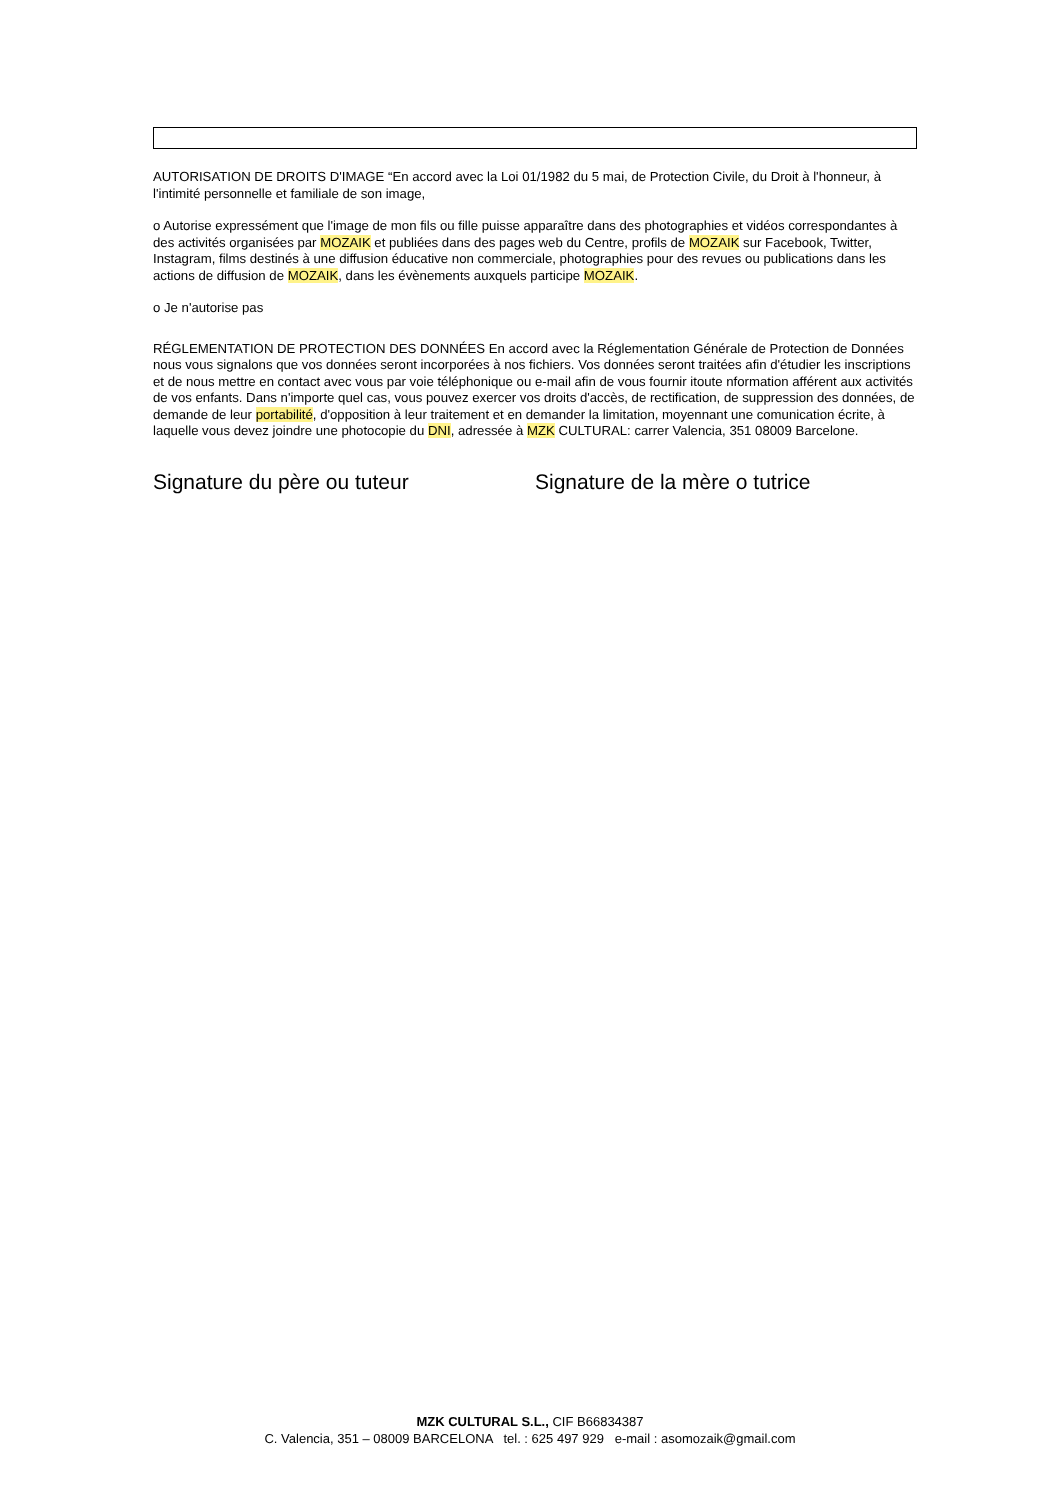AUTORISATION DE DROITS D'IMAGE “En accord avec la Loi 01/1982 du 5 mai, de Protection Civile, du Droit à l'honneur, à l'intimité personnelle et familiale de son image,
o Autorise expressément que l'image de mon fils ou fille puisse apparaître dans des photographies et vidéos correspondantes à des activités organisées par MOZAIK et publiées dans des pages web du Centre, profils de MOZAIK sur Facebook, Twitter, Instagram, films destinés à une diffusion éducative non commerciale, photographies pour des revues ou publications dans les actions de diffusion de MOZAIK, dans les évènements auxquels participe MOZAIK.
o Je n'autorise pas
RÉGLEMENTATION DE PROTECTION DES DONNÉES En accord avec la Réglementation Générale de Protection de Données nous vous signalons que vos données seront incorporées à nos fichiers. Vos données seront traitées afin d'étudier les inscriptions et de nous mettre en contact avec vous par voie téléphonique ou e-mail afin de vous fournir itoute nformation afférent aux activités de vos enfants. Dans n'importe quel cas, vous pouvez exercer vos droits d'accès, de rectification, de suppression des données, de demande de leur portabilité, d'opposition à leur traitement et en demander la limitation, moyennant une comunication écrite, à laquelle vous devez joindre une photocopie du DNI, adressée à MZK CULTURAL: carrer Valencia, 351 08009 Barcelone.
Signature du père ou tuteur Signature de la mère o tutrice
MZK CULTURAL S.L., CIF B66834387
C. Valencia, 351 – 08009 BARCELONA tel. : 625 497 929 e-mail : asomozaik@gmail.com